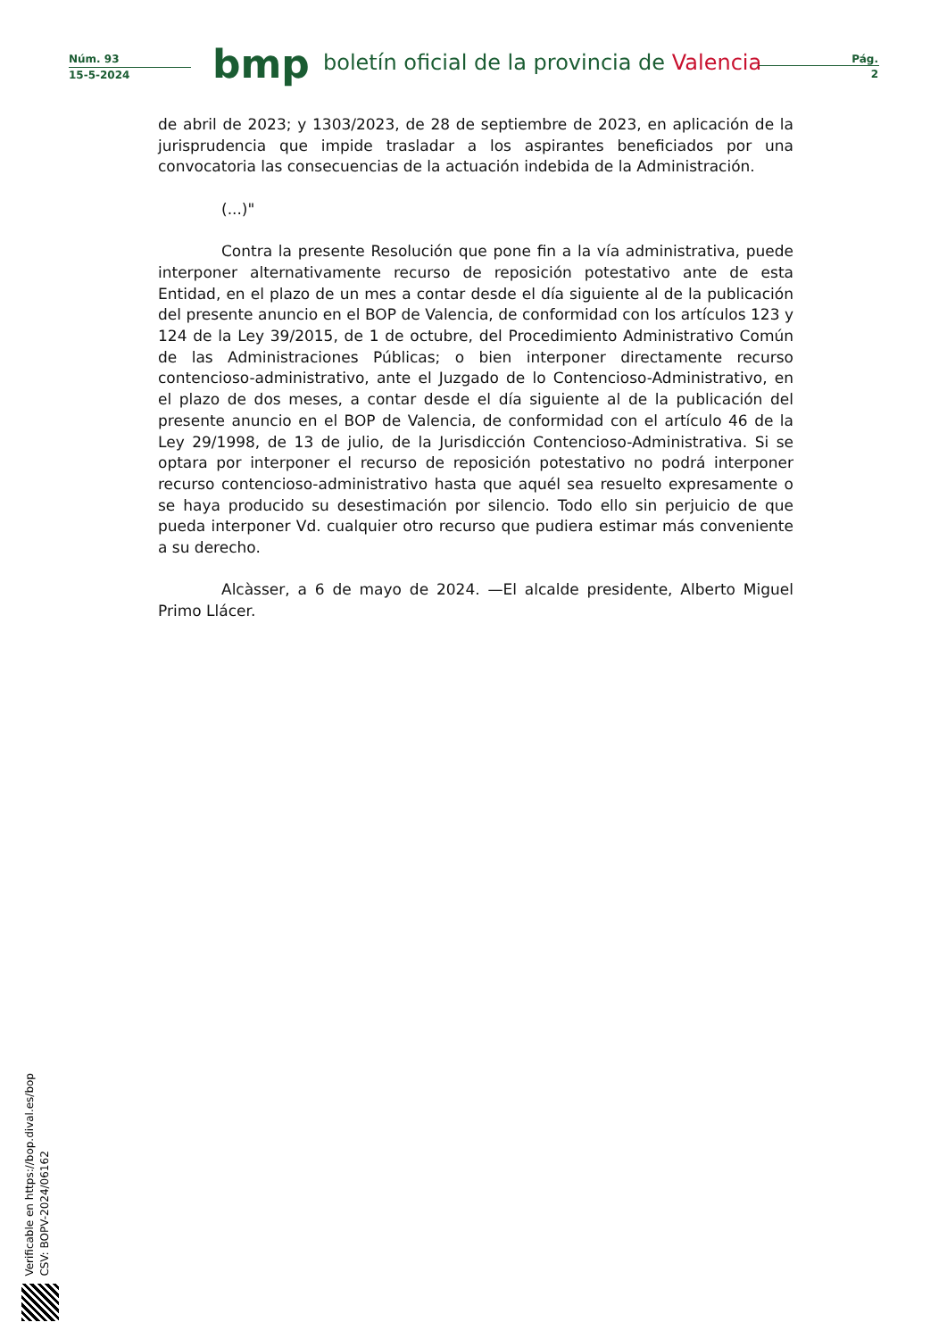Núm. 93
15-5-2024
bmp
boletín oficial de la provincia de Valencia
Pág.
2
de abril de 2023; y 1303/2023, de 28 de septiembre de 2023, en aplicación de la jurisprudencia que impide trasladar a los aspirantes beneficiados por una convocatoria las consecuencias de la actuación indebida de la Administración.
(...)"
Contra la presente Resolución que pone fin a la vía administrativa, puede interponer alternativamente recurso de reposición potestativo ante de esta Entidad, en el plazo de un mes a contar desde el día siguiente al de la publicación del presente anuncio en el BOP de Valencia, de conformidad con los artículos 123 y 124 de la Ley 39/2015, de 1 de octubre, del Procedimiento Administrativo Común de las Administraciones Públicas; o bien interponer directamente recurso contencioso-administrativo, ante el Juzgado de lo Contencioso-Administrativo, en el plazo de dos meses, a contar desde el día siguiente al de la publicación del presente anuncio en el BOP de Valencia, de conformidad con el artículo 46 de la Ley 29/1998, de 13 de julio, de la Jurisdicción Contencioso-Administrativa. Si se optara por interponer el recurso de reposición potestativo no podrá interponer recurso contencioso-administrativo hasta que aquél sea resuelto expresamente o se haya producido su desestimación por silencio. Todo ello sin perjuicio de que pueda interponer Vd. cualquier otro recurso que pudiera estimar más conveniente a su derecho.
Alcàsser, a 6 de mayo de 2024. —El alcalde presidente, Alberto Miguel Primo Llácer.
Verificable en https://bop.dival.es/bop
CSV: BOPV-2024/06162